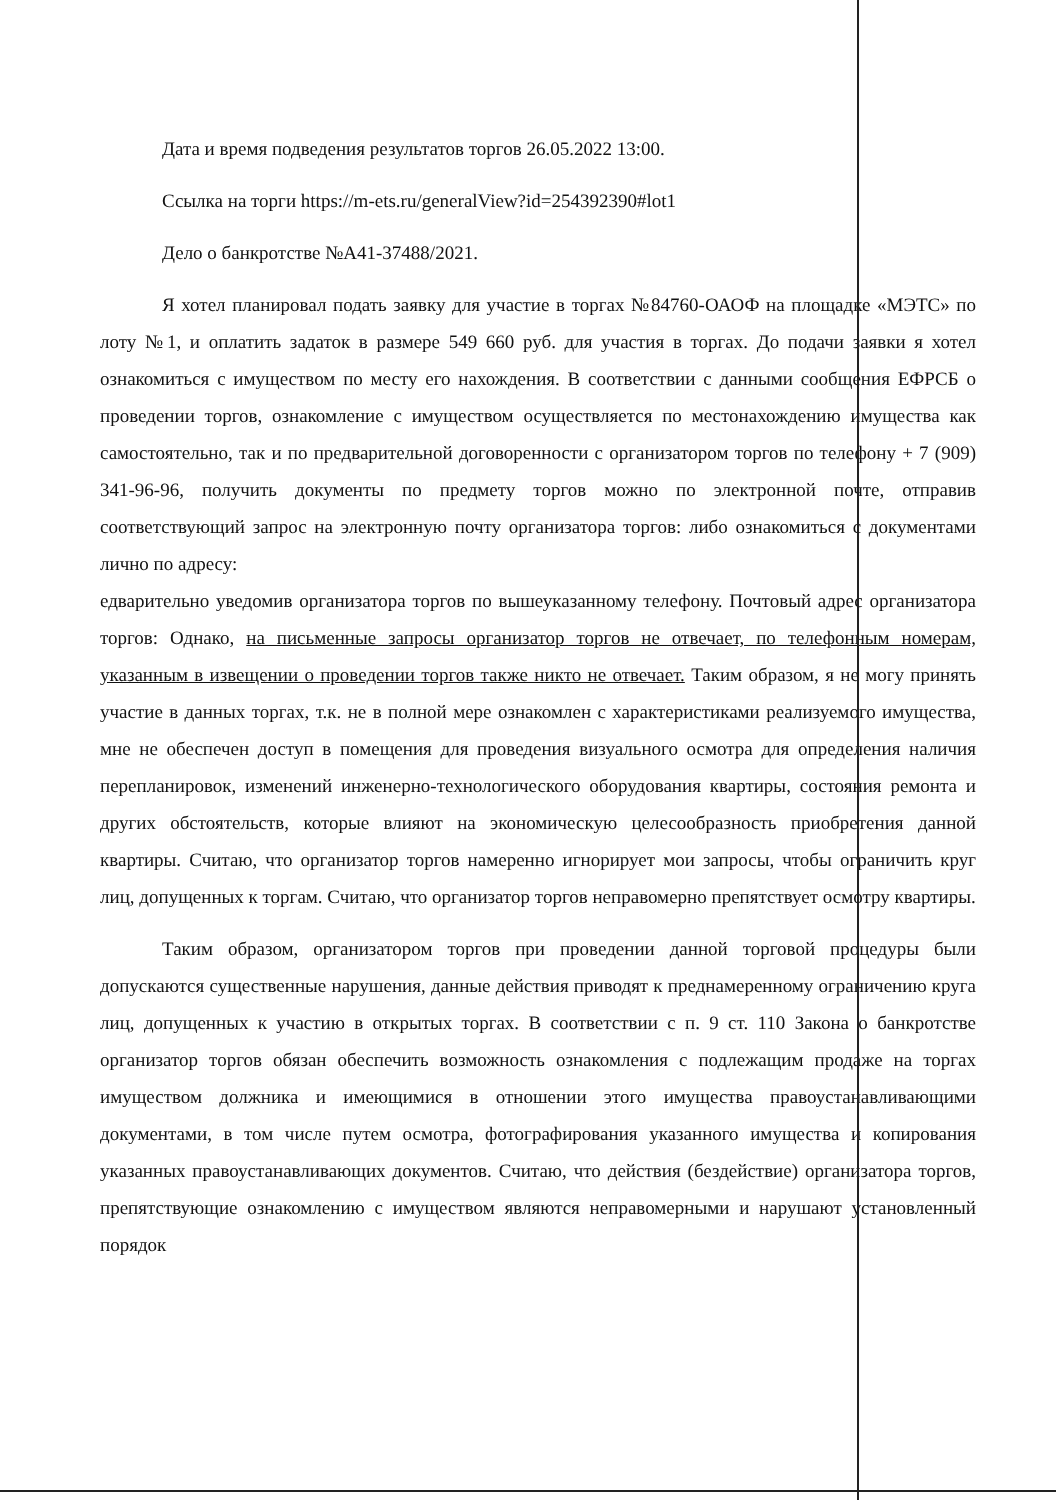Дата и время подведения результатов торгов 26.05.2022 13:00.
Ссылка на торги https://m-ets.ru/generalView?id=254392390#lot1
Дело о банкротстве №А41-37488/2021.
Я хотел планировал подать заявку для участие в торгах №84760-ОАОФ на площадке «МЭТС» по лоту №1, и оплатить задаток в размере 549 660 руб. для участия в торгах. До подачи заявки я хотел ознакомиться с имуществом по месту его нахождения. В соответствии с данными сообщения ЕФРСБ о проведении торгов, ознакомление с имуществом осуществляется по местонахождению имущества как самостоятельно, так и по предварительной договоренности с организатором торгов по телефону + 7 (909) 341-96-96, получить документы по предмету торгов можно по электронной почте, отправив соответствующий запрос на электронную почту организатора торгов: либо ознакомиться с документами лично по адресу:
едварительно уведомив организатора торгов по вышеуказанному телефону. Почтовый адрес организатора торгов: Однако, на письменные запросы организатор торгов не отвечает, по телефонным номерам, указанным в извещении о проведении торгов также никто не отвечает. Таким образом, я не могу принять участие в данных торгах, т.к. не в полной мере ознакомлен с характеристиками реализуемого имущества, мне не обеспечен доступ в помещения для проведения визуального осмотра для определения наличия перепланировок, изменений инженерно-технологического оборудования квартиры, состояния ремонта и других обстоятельств, которые влияют на экономическую целесообразность приобретения данной квартиры. Считаю, что организатор торгов намеренно игнорирует мои запросы, чтобы ограничить круг лиц, допущенных к торгам. Считаю, что организатор торгов неправомерно препятствует осмотру квартиры.
Таким образом, организатором торгов при проведении данной торговой процедуры были допускаются существенные нарушения, данные действия приводят к преднамеренному ограничению круга лиц, допущенных к участию в открытых торгах. В соответствии с п. 9 ст. 110 Закона о банкротстве организатор торгов обязан обеспечить возможность ознакомления с подлежащим продаже на торгах имуществом должника и имеющимися в отношении этого имущества правоустанавливающими документами, в том числе путем осмотра, фотографирования указанного имущества и копирования указанных правоустанавливающих документов. Считаю, что действия (бездействие) организатора торгов, препятствующие ознакомлению с имуществом являются неправомерными и нарушают установленный порядок